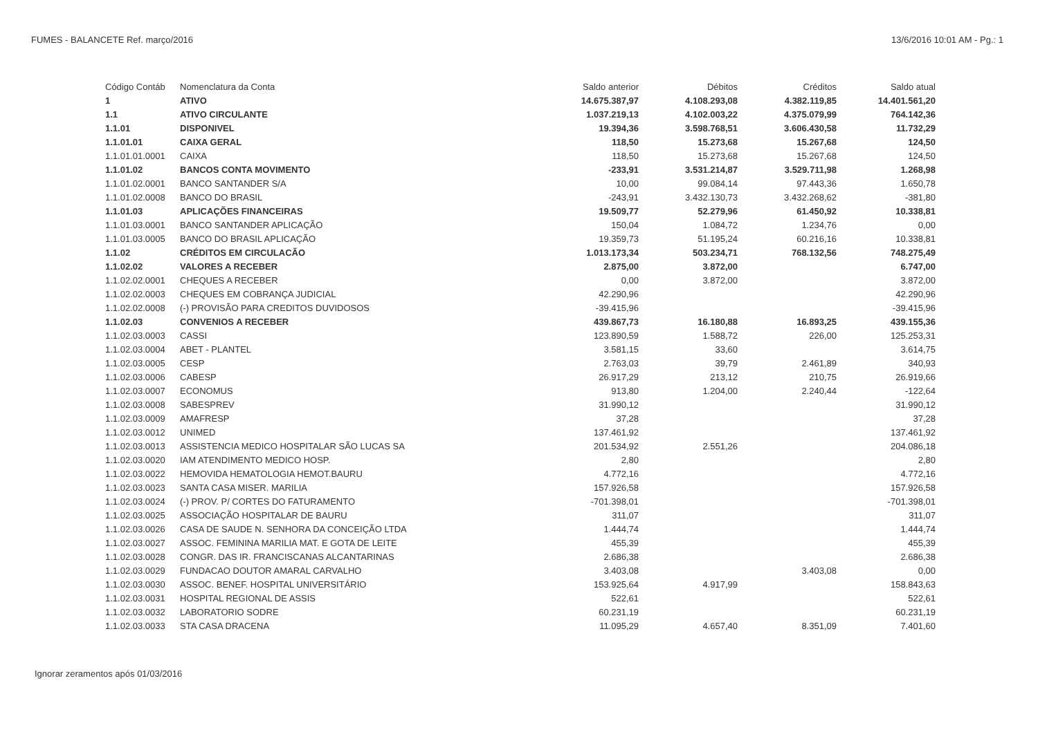FUMES - BALANCETE Ref. março/2016 13/6/2016 10:01 AM - Pg.: 1
| Código Contáb | Nomenclatura da Conta | Saldo anterior | Débitos | Créditos | Saldo atual |
| --- | --- | --- | --- | --- | --- |
| 1 | ATIVO | 14.675.387,97 | 4.108.293,08 | 4.382.119,85 | 14.401.561,20 |
| 1.1 | ATIVO CIRCULANTE | 1.037.219,13 | 4.102.003,22 | 4.375.079,99 | 764.142,36 |
| 1.1.01 | DISPONIVEL | 19.394,36 | 3.598.768,51 | 3.606.430,58 | 11.732,29 |
| 1.1.01.01 | CAIXA GERAL | 118,50 | 15.273,68 | 15.267,68 | 124,50 |
| 1.1.01.01.0001 | CAIXA | 118,50 | 15.273,68 | 15.267,68 | 124,50 |
| 1.1.01.02 | BANCOS CONTA MOVIMENTO | -233,91 | 3.531.214,87 | 3.529.711,98 | 1.268,98 |
| 1.1.01.02.0001 | BANCO SANTANDER S/A | 10,00 | 99.084,14 | 97.443,36 | 1.650,78 |
| 1.1.01.02.0008 | BANCO DO BRASIL | -243,91 | 3.432.130,73 | 3.432.268,62 | -381,80 |
| 1.1.01.03 | APLICAÇÕES FINANCEIRAS | 19.509,77 | 52.279,96 | 61.450,92 | 10.338,81 |
| 1.1.01.03.0001 | BANCO SANTANDER APLICAÇÃO | 150,04 | 1.084,72 | 1.234,76 | 0,00 |
| 1.1.01.03.0005 | BANCO DO BRASIL APLICAÇÃO | 19.359,73 | 51.195,24 | 60.216,16 | 10.338,81 |
| 1.1.02 | CRÉDITOS EM CIRCULACÃO | 1.013.173,34 | 503.234,71 | 768.132,56 | 748.275,49 |
| 1.1.02.02 | VALORES A RECEBER | 2.875,00 | 3.872,00 | | 6.747,00 |
| 1.1.02.02.0001 | CHEQUES A RECEBER | 0,00 | 3.872,00 | | 3.872,00 |
| 1.1.02.02.0003 | CHEQUES EM COBRANÇA JUDICIAL | 42.290,96 | | | 42.290,96 |
| 1.1.02.02.0008 | (-) PROVISÃO PARA CREDITOS DUVIDOSOS | -39.415,96 | | | -39.415,96 |
| 1.1.02.03 | CONVENIOS A RECEBER | 439.867,73 | 16.180,88 | 16.893,25 | 439.155,36 |
| 1.1.02.03.0003 | CASSI | 123.890,59 | 1.588,72 | 226,00 | 125.253,31 |
| 1.1.02.03.0004 | ABET - PLANTEL | 3.581,15 | 33,60 | | 3.614,75 |
| 1.1.02.03.0005 | CESP | 2.763,03 | 39,79 | 2.461,89 | 340,93 |
| 1.1.02.03.0006 | CABESP | 26.917,29 | 213,12 | 210,75 | 26.919,66 |
| 1.1.02.03.0007 | ECONOMUS | 913,80 | 1.204,00 | 2.240,44 | -122,64 |
| 1.1.02.03.0008 | SABESPREV | 31.990,12 | | | 31.990,12 |
| 1.1.02.03.0009 | AMAFRESP | 37,28 | | | 37,28 |
| 1.1.02.03.0012 | UNIMED | 137.461,92 | | | 137.461,92 |
| 1.1.02.03.0013 | ASSISTENCIA MEDICO HOSPITALAR SÃO LUCAS SA | 201.534,92 | 2.551,26 | | 204.086,18 |
| 1.1.02.03.0020 | IAM ATENDIMENTO MEDICO HOSP. | 2,80 | | | 2,80 |
| 1.1.02.03.0022 | HEMOVIDA HEMATOLOGIA HEMOT.BAURU | 4.772,16 | | | 4.772,16 |
| 1.1.02.03.0023 | SANTA CASA MISER. MARILIA | 157.926,58 | | | 157.926,58 |
| 1.1.02.03.0024 | (-) PROV. P/ CORTES DO FATURAMENTO | -701.398,01 | | | -701.398,01 |
| 1.1.02.03.0025 | ASSOCIAÇÃO HOSPITALAR DE BAURU | 311,07 | | | 311,07 |
| 1.1.02.03.0026 | CASA DE SAUDE N. SENHORA DA CONCEIÇÃO LTDA | 1.444,74 | | | 1.444,74 |
| 1.1.02.03.0027 | ASSOC. FEMININA MARILIA MAT. E GOTA DE LEITE | 455,39 | | | 455,39 |
| 1.1.02.03.0028 | CONGR. DAS IR. FRANCISCANAS ALCANTARINAS | 2.686,38 | | | 2.686,38 |
| 1.1.02.03.0029 | FUNDACAO DOUTOR AMARAL CARVALHO | 3.403,08 | | 3.403,08 | 0,00 |
| 1.1.02.03.0030 | ASSOC. BENEF. HOSPITAL UNIVERSITÁRIO | 153.925,64 | 4.917,99 | | 158.843,63 |
| 1.1.02.03.0031 | HOSPITAL REGIONAL DE ASSIS | 522,61 | | | 522,61 |
| 1.1.02.03.0032 | LABORATORIO SODRE | 60.231,19 | | | 60.231,19 |
| 1.1.02.03.0033 | STA CASA DRACENA | 11.095,29 | 4.657,40 | 8.351,09 | 7.401,60 |
Ignorar zeramentos após 01/03/2016